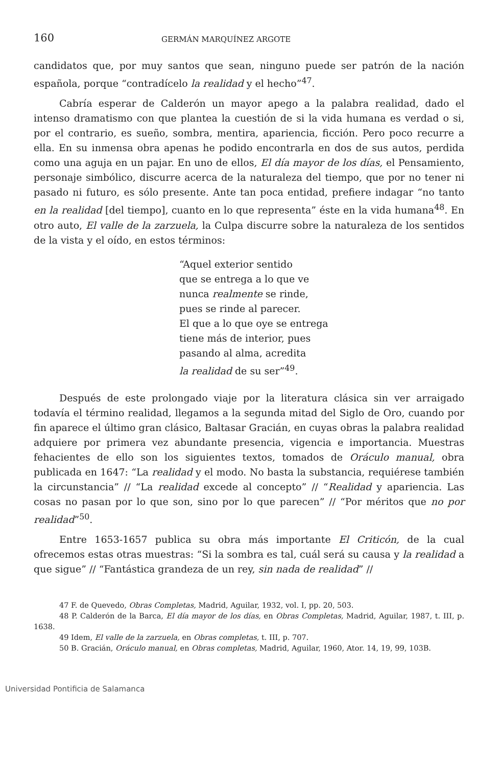160 GERMÁN MARQUÍNEZ ARGOTE
candidatos que, por muy santos que sean, ninguno puede ser patrón de la nación española, porque “contradícelo la realidad y el hecho”<sup>47</sup>.
Cabría esperar de Calderón un mayor apego a la palabra realidad, dado el intenso dramatismo con que plantea la cuestión de si la vida humana es verdad o si, por el contrario, es sueño, sombra, mentira, apariencia, ficción. Pero poco recurre a ella. En su inmensa obra apenas he podido encontrarla en dos de sus autos, perdida como una aguja en un pajar. En uno de ellos, El día mayor de los días, el Pensamiento, personaje simbólico, discurre acerca de la naturaleza del tiempo, que por no tener ni pasado ni futuro, es sólo presente. Ante tan poca entidad, prefiere indagar “no tanto en la realidad [del tiempo], cuanto en lo que representa” éste en la vida humana<sup>48</sup>. En otro auto, El valle de la zarzuela, la Culpa discurre sobre la naturaleza de los sentidos de la vista y el oído, en estos términos:
“Aquel exterior sentido
que se entrega a lo que ve
nunca realmente se rinde,
pues se rinde al parecer.
El que a lo que oye se entrega
tiene más de interior, pues
pasando al alma, acredita
la realidad de su ser”<sup>49</sup>.
Después de este prolongado viaje por la literatura clásica sin ver arraigado todavía el término realidad, llegamos a la segunda mitad del Siglo de Oro, cuando por fin aparece el último gran clásico, Baltasar Gracián, en cuyas obras la palabra realidad adquiere por primera vez abundante presencia, vigencia e importancia. Muestras fehacientes de ello son los siguientes textos, tomados de Oráculo manual, obra publicada en 1647: “La realidad y el modo. No basta la substancia, requiérese también la circunstancia” // “La realidad excede al concepto” // “Realidad y apariencia. Las cosas no pasan por lo que son, sino por lo que parecen” // “Por méritos que no por realidad”<sup>50</sup>.
Entre 1653-1657 publica su obra más importante El Criticón, de la cual ofrecemos estas otras muestras: “Si la sombra es tal, cuál será su causa y la realidad a que sigue” // “Fantástica grandeza de un rey, sin nada de realidad” //
47 F. de Quevedo, Obras Completas, Madrid, Aguilar, 1932, vol. I, pp. 20, 503.
48 P. Calderón de la Barca, El día mayor de los días, en Obras Completas, Madrid, Aguilar, 1987, t. III, p. 1638.
49 Idem, El valle de la zarzuela, en Obras completas, t. III, p. 707.
50 B. Gracián, Oráculo manual, en Obras completas, Madrid, Aguilar, 1960, Ator. 14, 19, 99, 103B.
Universidad Pontificia de Salamanca